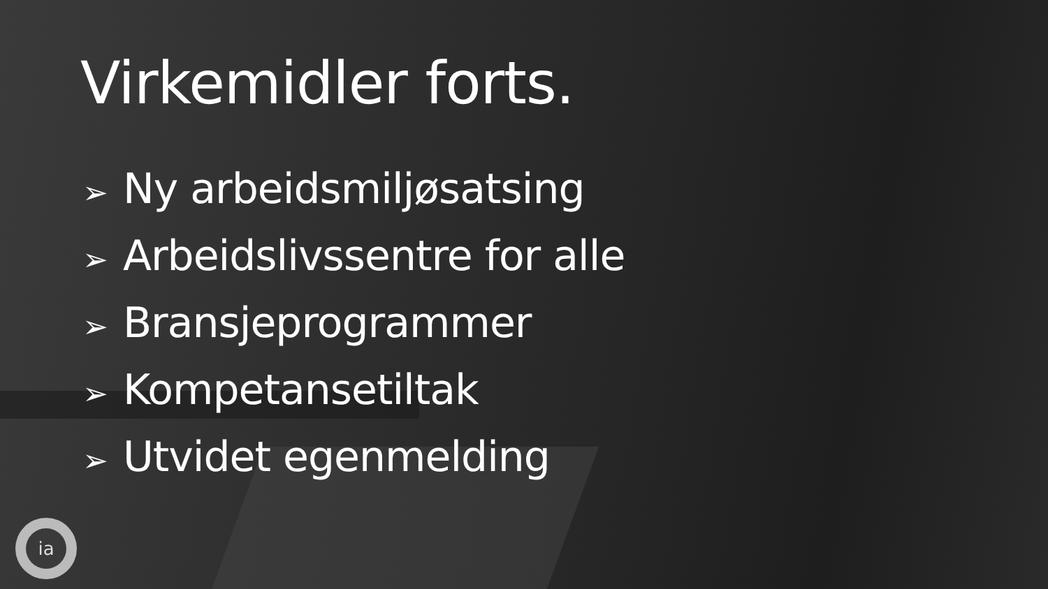Virkemidler forts.
➢ Ny arbeidsmiljøsatsing
➢ Arbeidslivssentre for alle
➢ Bransjeprogrammer
➢ Kompetansetiltak
➢ Utvidet egenmelding
ia